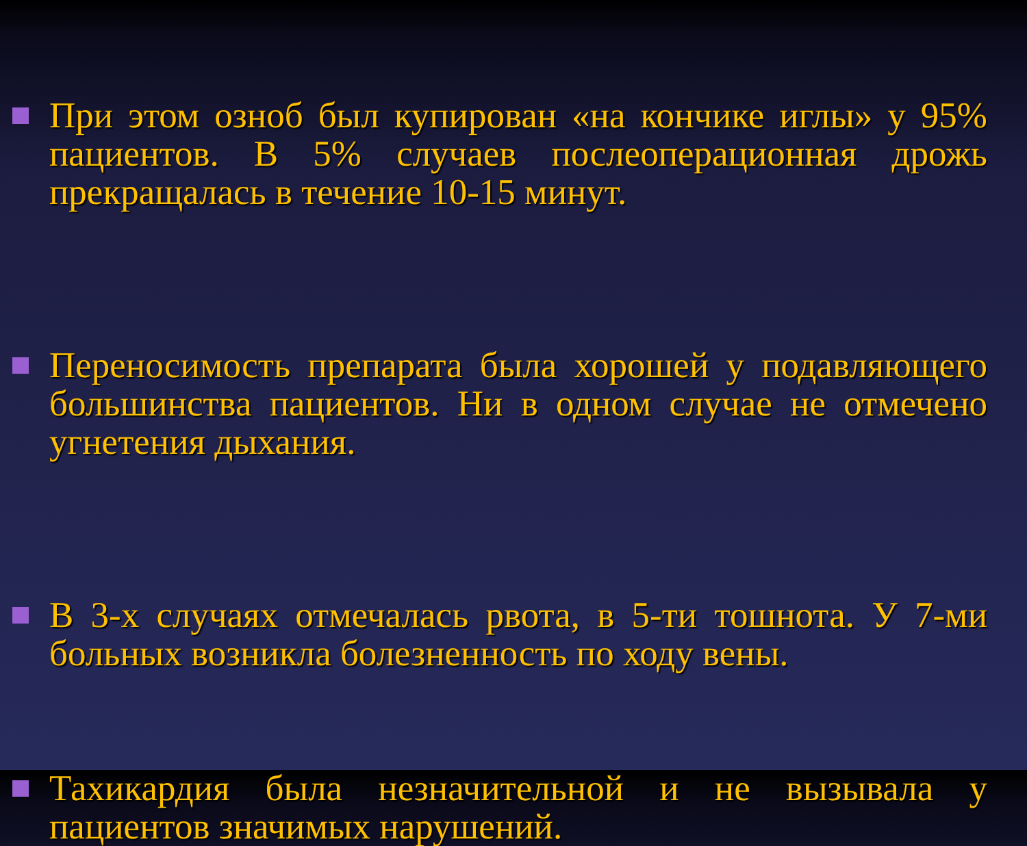При этом озноб был купирован «на кончике иглы» у 95% пациентов. В 5% случаев послеоперационная дрожь прекращалась в течение 10-15 минут.
Переносимость препарата была хорошей у подавляющего большинства пациентов. Ни в одном случае не отмечено угнетения дыхания.
В 3-х случаях отмечалась рвота, в 5-ти тошнота. У 7-ми больных возникла болезненность по ходу вены.
Тахикардия была незначительной и не вызывала у пациентов значимых нарушений.